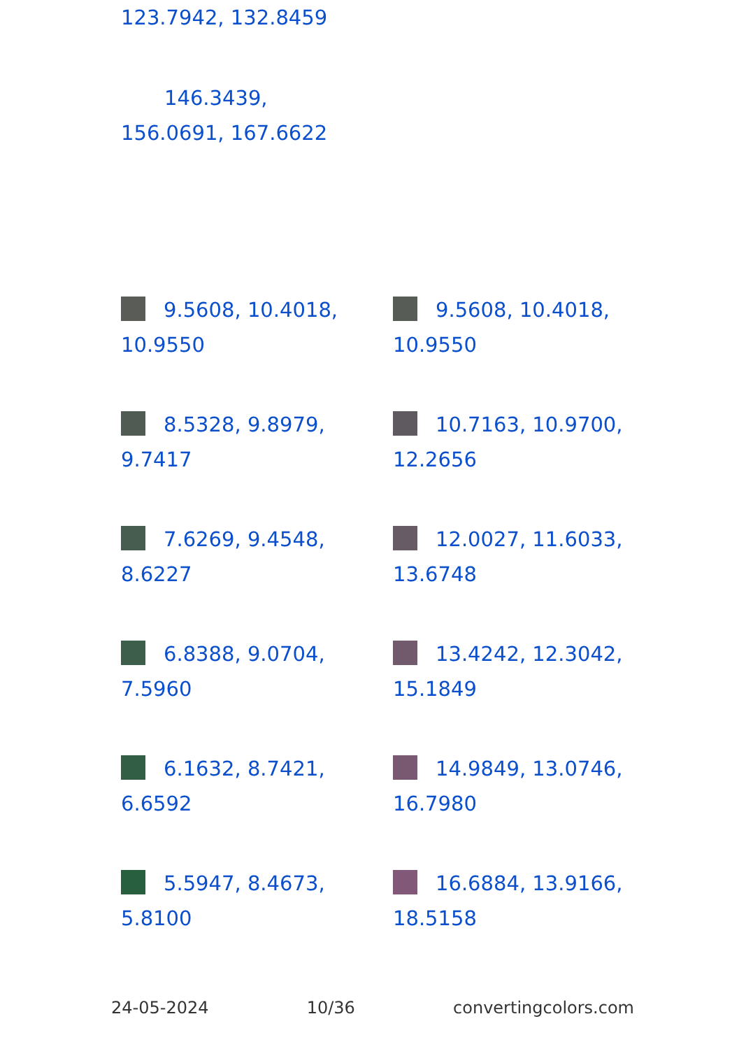123.7942, 132.8459
146.3439,
156.0691, 167.6622
9.5608, 10.4018, 10.9550
9.5608, 10.4018, 10.9550
8.5328, 9.8979, 9.7417
10.7163, 10.9700, 12.2656
7.6269, 9.4548, 8.6227
12.0027, 11.6033, 13.6748
6.8388, 9.0704, 7.5960
13.4242, 12.3042, 15.1849
6.1632, 8.7421, 6.6592
14.9849, 13.0746, 16.7980
5.5947, 8.4673, 5.8100
16.6884, 13.9166, 18.5158
24-05-2024 10/36 convertingcolors.com